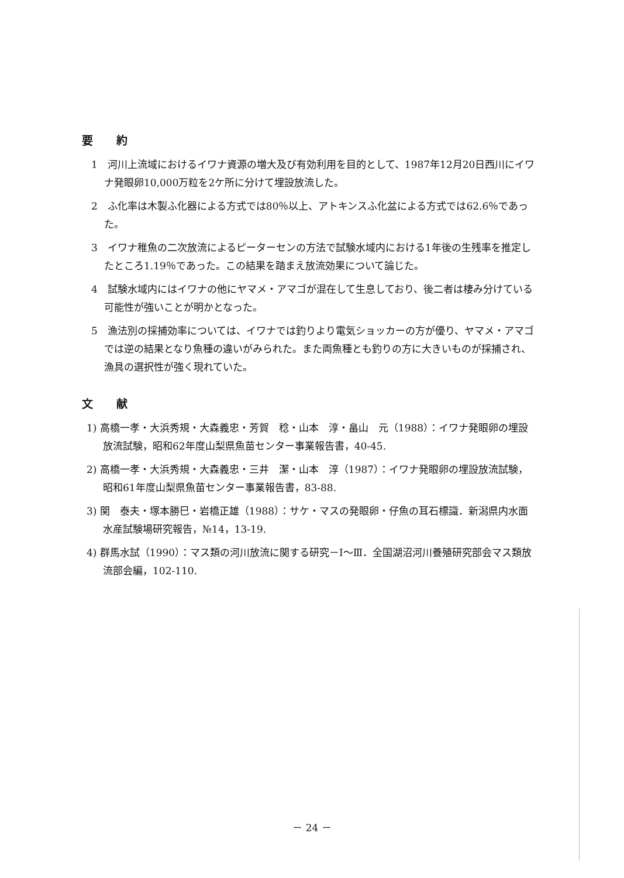要約
1　河川上流域におけるイワナ資源の増大及び有効利用を目的として、1987年12月20日西川にイワナ発眼卵10,000万粒を2ケ所に分けて埋設放流した。
2　ふ化率は木製ふ化器による方式では80％以上、アトキンスふ化盆による方式では62.6％であった。
3　イワナ稚魚の二次放流によるピーターセンの方法で試験水域内における1年後の生残率を推定したところ1.19％であった。この結果を踏まえ放流効果について論じた。
4　試験水域内にはイワナの他にヤマメ・アマゴが混在して生息しており、後二者は棲み分けている可能性が強いことが明かとなった。
5　漁法別の採捕効率については、イワナでは釣りより電気ショッカーの方が優り、ヤマメ・アマゴでは逆の結果となり魚種の違いがみられた。また両魚種とも釣りの方に大きいものが採捕され、漁具の選択性が強く現れていた。
文献
1) 高橋一孝・大浜秀規・大森義忠・芳賀　稔・山本　淳・畠山　元（1988）：イワナ発眼卵の埋設放流試験，昭和62年度山梨県魚苗センター事業報告書，40-45.
2) 高橋一孝・大浜秀規・大森義忠・三井　潔・山本　淳（1987）：イワナ発眼卵の埋設放流試験，昭和61年度山梨県魚苗センター事業報告書，83-88.
3) 関　泰夫・塚本勝巳・岩橋正雄（1988）：サケ・マスの発眼卵・仔魚の耳石標識．新潟県内水面水産試験場研究報告，№14，13-19.
4) 群馬水試（1990）：マス類の河川放流に関する研究－Ⅰ～Ⅲ．全国湖沼河川養殖研究部会マス類放流部会編，102-110.
－ 24 －